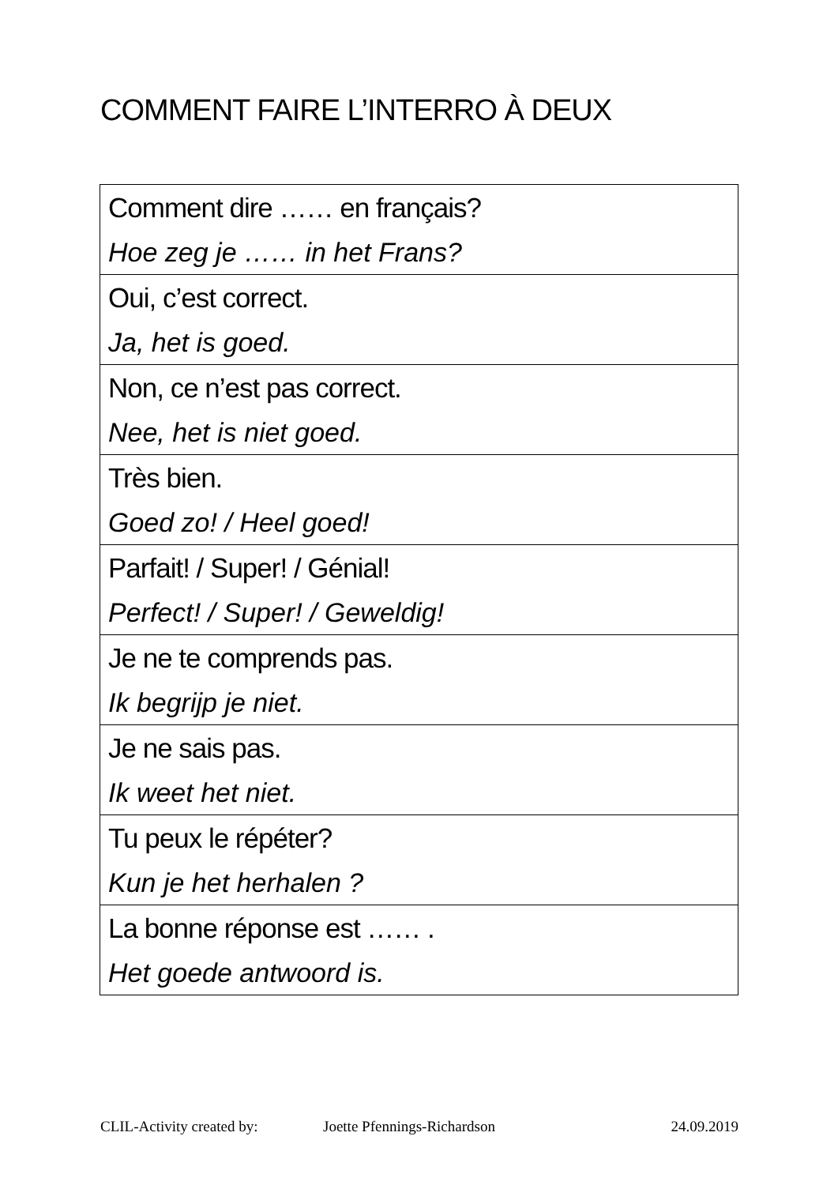COMMENT FAIRE L’INTERRO À DEUX
| Comment dire …… en français? Hoe zeg je …… in het Frans? |
| Oui, c’est correct. Ja, het is goed. |
| Non, ce n’est pas correct. Nee, het is niet goed. |
| Très bien. Goed zo! / Heel goed! |
| Parfait! / Super! / Génial! Perfect! / Super! / Geweldig! |
| Je ne te comprends pas. Ik begrijp je niet. |
| Je ne sais pas. Ik weet het niet. |
| Tu peux le répéter? Kun je het herhalen ? |
| La bonne réponse est …… . Het goede antwoord is. |
CLIL-Activity created by: Joette Pfennings-Richardson 24.09.2019